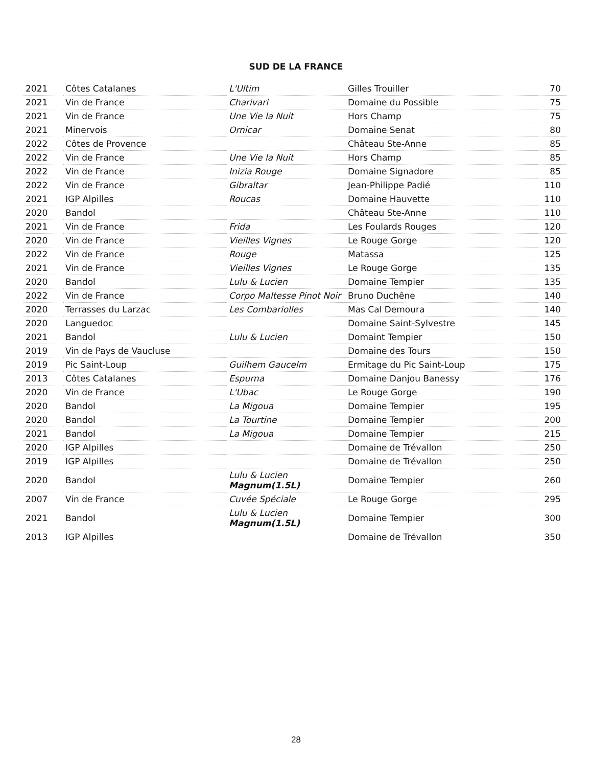SUD DE LA FRANCE
| 2021 | Côtes Catalanes | L'Ultim | Gilles Trouiller | 70 |
| 2021 | Vin de France | Charivari | Domaine du Possible | 75 |
| 2021 | Vin de France | Une Vie la Nuit | Hors Champ | 75 |
| 2021 | Minervois | Ornicar | Domaine Senat | 80 |
| 2022 | Côtes de Provence | | Château Ste-Anne | 85 |
| 2022 | Vin de France | Une Vie la Nuit | Hors Champ | 85 |
| 2022 | Vin de France | Inizia Rouge | Domaine Signadore | 85 |
| 2022 | Vin de France | Gibraltar | Jean-Philippe Padié | 110 |
| 2021 | IGP Alpilles | Roucas | Domaine Hauvette | 110 |
| 2020 | Bandol | | Château Ste-Anne | 110 |
| 2021 | Vin de France | Frida | Les Foulards Rouges | 120 |
| 2020 | Vin de France | Vieilles Vignes | Le Rouge Gorge | 120 |
| 2022 | Vin de France | Rouge | Matassa | 125 |
| 2021 | Vin de France | Vieilles Vignes | Le Rouge Gorge | 135 |
| 2020 | Bandol | Lulu & Lucien | Domaine Tempier | 135 |
| 2022 | Vin de France | Corpo Maltesse Pinot Noir | Bruno Duchêne | 140 |
| 2020 | Terrasses du Larzac | Les Combariolles | Mas Cal Demoura | 140 |
| 2020 | Languedoc | | Domaine Saint-Sylvestre | 145 |
| 2021 | Bandol | Lulu & Lucien | Domaint Tempier | 150 |
| 2019 | Vin de Pays de Vaucluse | | Domaine des Tours | 150 |
| 2019 | Pic Saint-Loup | Guilhem Gaucelm | Ermitage du Pic Saint-Loup | 175 |
| 2013 | Côtes Catalanes | Espurna | Domaine Danjou Banessy | 176 |
| 2020 | Vin de France | L'Ubac | Le Rouge Gorge | 190 |
| 2020 | Bandol | La Migoua | Domaine Tempier | 195 |
| 2020 | Bandol | La Tourtine | Domaine Tempier | 200 |
| 2021 | Bandol | La Migoua | Domaine Tempier | 215 |
| 2020 | IGP Alpilles | | Domaine de Trévallon | 250 |
| 2019 | IGP Alpilles | | Domaine de Trévallon | 250 |
| 2020 | Bandol | Lulu & Lucien Magnum(1.5L) | Domaine Tempier | 260 |
| 2007 | Vin de France | Cuvée Spéciale | Le Rouge Gorge | 295 |
| 2021 | Bandol | Lulu & Lucien Magnum(1.5L) | Domaine Tempier | 300 |
| 2013 | IGP Alpilles | | Domaine de Trévallon | 350 |
28